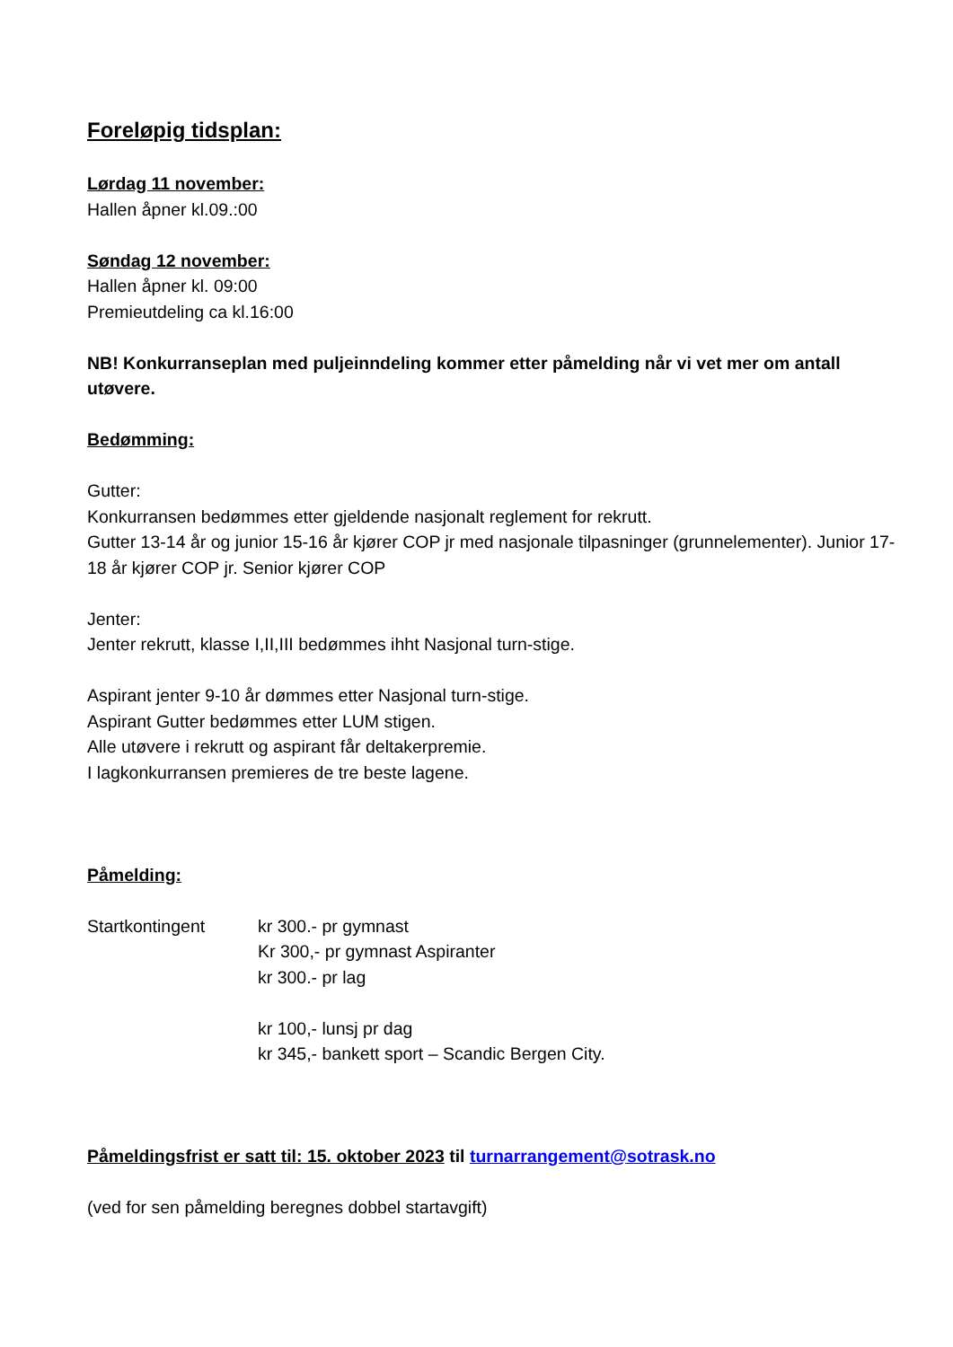Foreløpig tidsplan:
Lørdag 11 november:
Hallen åpner kl.09.:00
Søndag 12 november:
Hallen åpner kl. 09:00
Premieutdeling ca kl.16:00
NB! Konkurranseplan med puljeinndeling kommer etter påmelding når vi vet mer om antall utøvere.
Bedømming:
Gutter:
Konkurransen bedømmes etter gjeldende nasjonalt reglement for rekrutt.
Gutter 13-14 år og junior 15-16 år kjører COP jr med nasjonale tilpasninger (grunnelementer). Junior 17-18 år kjører COP jr. Senior kjører COP
Jenter:
Jenter rekrutt, klasse I,II,III bedømmes ihht Nasjonal turn-stige.
Aspirant jenter 9-10 år dømmes etter Nasjonal turn-stige.
Aspirant Gutter bedømmes etter LUM stigen.
Alle utøvere i rekrutt og aspirant får deltakerpremie.
I lagkonkurransen premieres de tre beste lagene.
Påmelding:
Startkontingent kr 300.- pr gymnast
Kr 300,- pr gymnast Aspiranter
kr 300.- pr lag
kr 100,- lunsj pr dag
kr 345,- bankett sport – Scandic Bergen City.
Påmeldingsfrist er satt til: 15. oktober 2023 til turnarrangement@sotrask.no
(ved for sen påmelding beregnes dobbel startavgift)